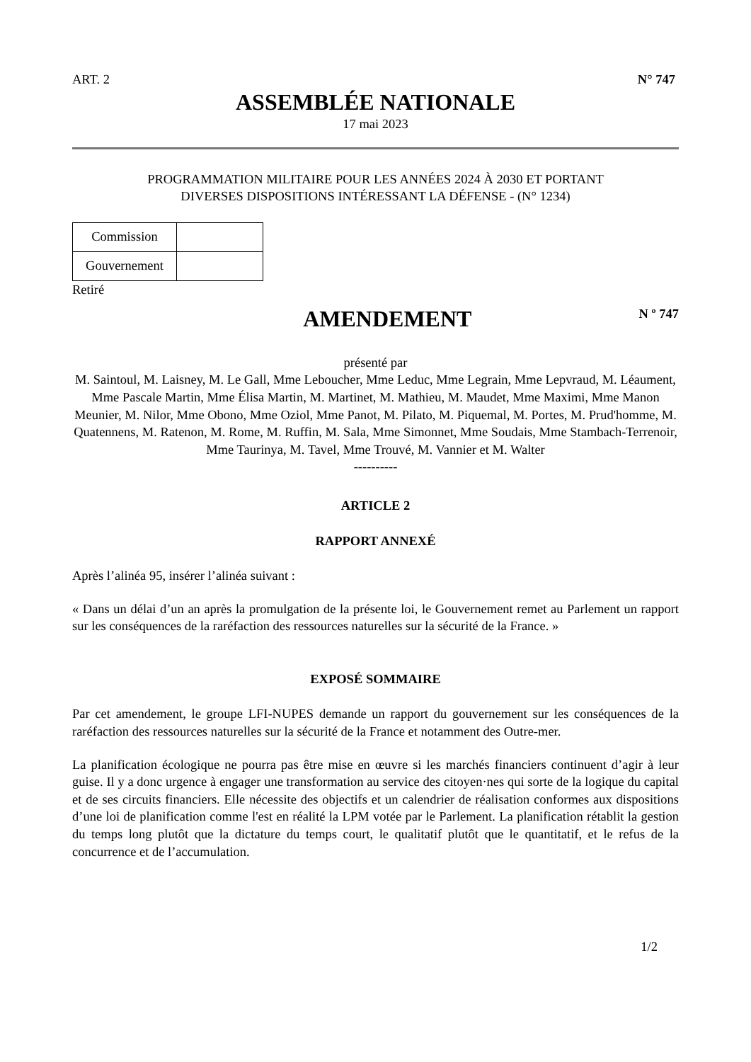ART. 2 N° 747
ASSEMBLÉE NATIONALE
17 mai 2023
PROGRAMMATION MILITAIRE POUR LES ANNÉES 2024 À 2030 ET PORTANT
DIVERSES DISPOSITIONS INTÉRESSANT LA DÉFENSE - (N° 1234)
| Commission | |
| Gouvernement | |
Retiré
AMENDEMENT
N º 747
présenté par
M. Saintoul, M. Laisney, M. Le Gall, Mme Leboucher, Mme Leduc, Mme Legrain, Mme Lepvraud, M. Léaument, Mme Pascale Martin, Mme Élisa Martin, M. Martinet, M. Mathieu, M. Maudet, Mme Maximi, Mme Manon Meunier, M. Nilor, Mme Obono, Mme Oziol, Mme Panot, M. Pilato, M. Piquemal, M. Portes, M. Prud'homme, M. Quatennens, M. Ratenon, M. Rome, M. Ruffin, M. Sala, Mme Simonnet, Mme Soudais, Mme Stambach-Terrenoir, Mme Taurinya, M. Tavel, Mme Trouvé, M. Vannier et M. Walter
----------
ARTICLE 2
RAPPORT ANNEXÉ
Après l’alinéa 95, insérer l’alinéa suivant :
« Dans un délai d’un an après la promulgation de la présente loi, le Gouvernement remet au Parlement un rapport sur les conséquences de la raréfaction des ressources naturelles sur la sécurité de la France. »
EXPOSÉ SOMMAIRE
Par cet amendement, le groupe LFI-NUPES demande un rapport du gouvernement sur les conséquences de la raréfaction des ressources naturelles sur la sécurité de la France et notamment des Outre-mer.
La planification écologique ne pourra pas être mise en œuvre si les marchés financiers continuent d’agir à leur guise. Il y a donc urgence à engager une transformation au service des citoyen·nes qui sorte de la logique du capital et de ses circuits financiers. Elle nécessite des objectifs et un calendrier de réalisation conformes aux dispositions d’une loi de planification comme l'est en réalité la LPM votée par le Parlement. La planification rétablit la gestion du temps long plutôt que la dictature du temps court, le qualitatif plutôt que le quantitatif, et le refus de la concurrence et de l’accumulation.
1/2